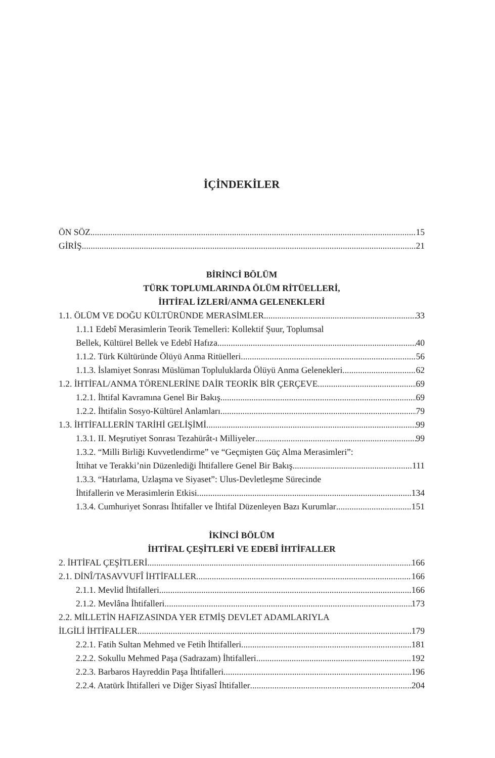İÇİNDEKİLER
ÖN SÖZ 15
GİRİŞ 21
BİRİNCİ BÖLÜM
TÜRK TOPLUMLARINDA ÖLÜM RİTÜELLERİ,
İHTİFAL İZLERİ/ANMA GELENEKLERİ
1.1. ÖLÜM VE DOĞU KÜLTÜRÜNDE MERASİMLER 33
1.1.1 Edebî Merasimlerin Teorik Temelleri: Kollektif Şuur, Toplumsal
Bellek, Kültürel Bellek ve Edebî Hafıza 40
1.1.2. Türk Kültüründe Ölüyü Anma Ritüelleri 56
1.1.3. İslamiyet Sonrası Müslüman Topluluklarda Ölüyü Anma Gelenekleri 62
1.2. İHTİFAL/ANMA TÖRENLERİNE DAİR TEORİK BİR ÇERÇEVE 69
1.2.1. İhtifal Kavramına Genel Bir Bakış 69
1.2.2. İhtifalin Sosyo-Kültürel Anlamları 79
1.3. İHTİFALLERİN TARİHİ GELİŞİMİ 99
1.3.1. II. Meşrutiyet Sonrası Tezahürât-ı Milliyeler 99
1.3.2. “Milli Birliği Kuvvetlendirme” ve “Geçmişten Güç Alma Merasimleri”:
İttihat ve Terakki’nin Düzenlediği İhtifallere Genel Bir Bakış 111
1.3.3. “Hatırlama, Uzlaşma ve Siyaset”: Ulus-Devletleşme Sürecinde
İhtifallerin ve Merasimlerin Etkisi 134
1.3.4. Cumhuriyet Sonrası İhtifaller ve İhtifal Düzenleyen Bazı Kurumlar 151
İKİNCİ BÖLÜM
İHTİFAL ÇEŞİTLERİ VE EDEBÎ İHTİFALLER
2. İHTİFAL ÇEŞİTLERİ 166
2.1. DİNÎ/TASAVVUFÎ İHTİFALLER 166
2.1.1. Mevlid İhtifalleri 166
2.1.2. Mevlâna İhtifalleri 173
2.2. MİLLETİN HAFIZASINDA YER ETMİŞ DEVLET ADAMLARIYLA
İLGİLİ İHTİFALLER 179
2.2.1. Fatih Sultan Mehmed ve Fetih İhtifalleri 181
2.2.2. Sokullu Mehmed Paşa (Sadrazam) İhtifalleri 192
2.2.3. Barbaros Hayreddin Paşa İhtifalleri 196
2.2.4. Atatürk İhtifalleri ve Diğer Siyasî İhtifaller 204